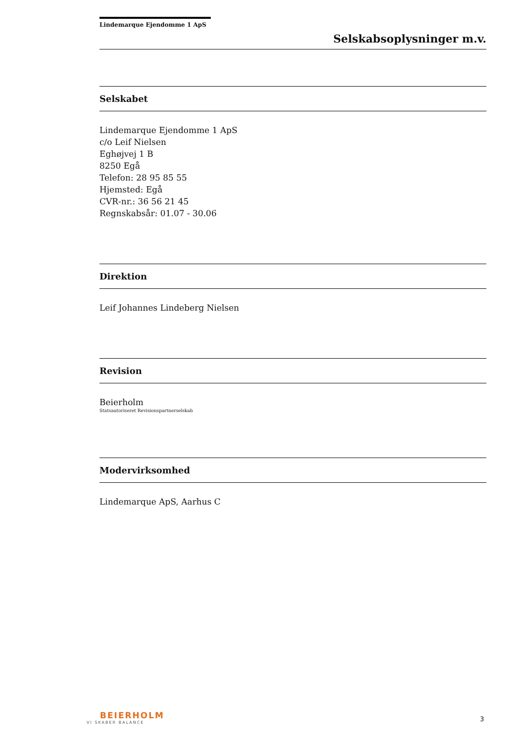Lindemarque Ejendomme 1 ApS
Selskabsoplysninger m.v.
Selskabet
Lindemarque Ejendomme 1 ApS
c/o Leif Nielsen
Eghøjvej 1 B
8250 Egå
Telefon: 28 95 85 55
Hjemsted: Egå
CVR-nr.: 36 56 21 45
Regnskabsår: 01.07 - 30.06
Direktion
Leif Johannes Lindeberg Nielsen
Revision
Beierholm
Statsautoriseret Revisionspartnerselskab
Modervirksomhed
Lindemarque ApS, Aarhus C
BEIERHOLM
VI SKABER BALANCE
3